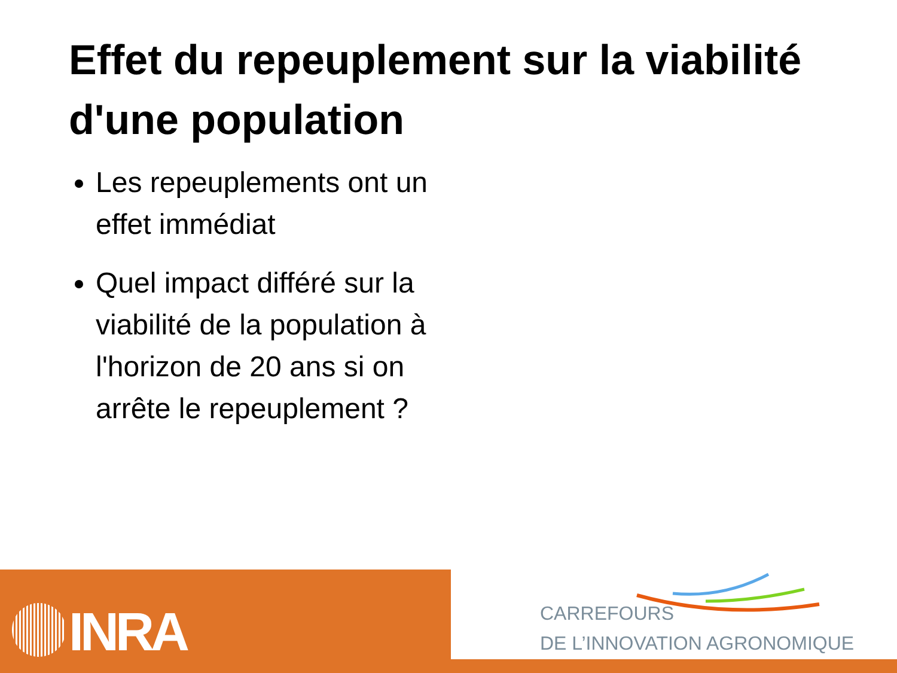Effet du repeuplement sur la viabilité d'une population
Les repeuplements ont un effet immédiat
Quel impact différé sur la viabilité de la population à l'horizon de 20 ans si on arrête le repeuplement ?
INRA
CARREFOURS
DE L’INNOVATION AGRONOMIQUE